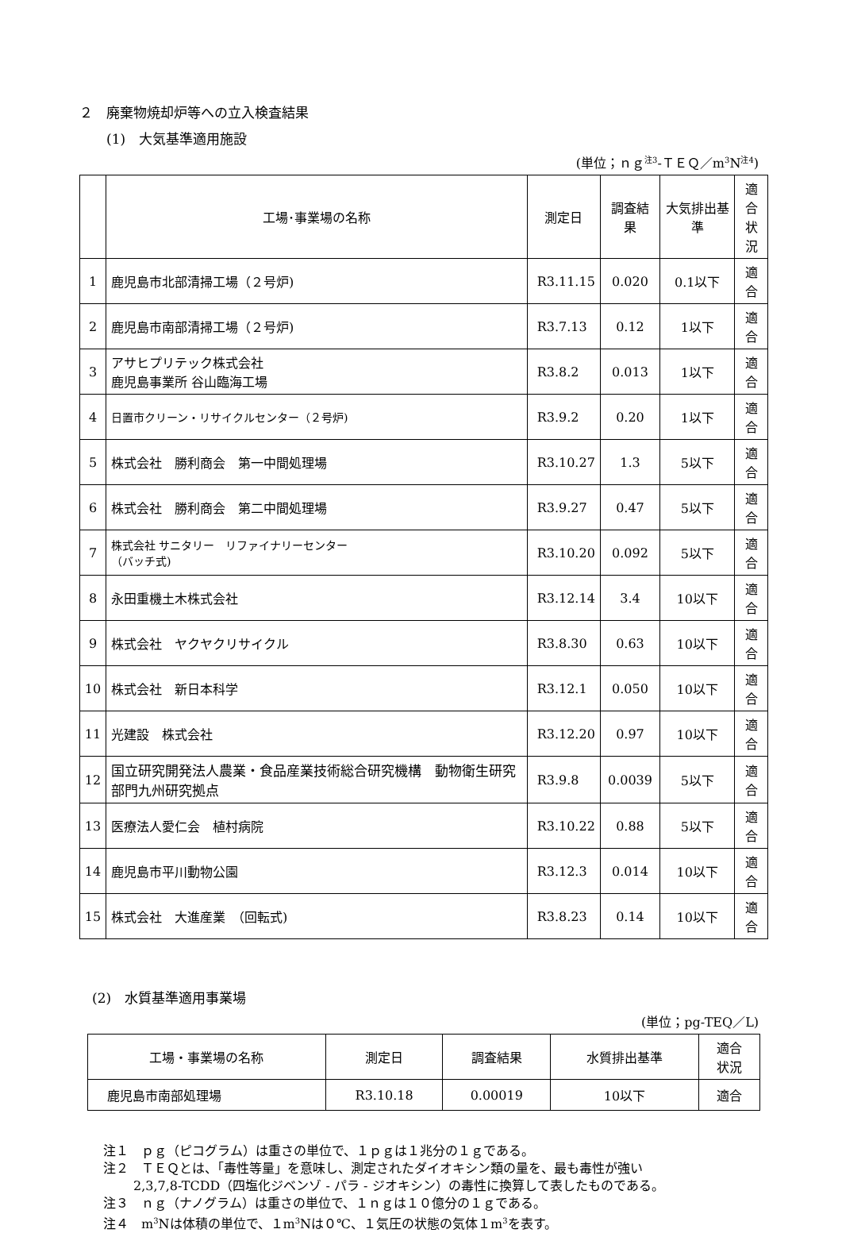２　廃棄物焼却炉等への立入検査結果
(1)　大気基準適用施設
(単位；ｎｇ<sup>注3</sup>-ＴＥＱ／m<sup>3</sup>N<sup>注4</sup>)
| | 工場･事業場の名称 | 測定日 | 調査結果 | 大気排出基準 | 適合 状況 |
| --- | --- | --- | --- | --- | --- |
| 1 | 鹿児島市北部清掃工場（２号炉) | R3.11.15 | 0.020 | 0.1以下 | 適合 |
| 2 | 鹿児島市南部清掃工場（２号炉) | R3.7.13 | 0.12 | 1以下 | 適合 |
| 3 | アサヒプリテック株式会社 鹿児島事業所 谷山臨海工場 | R3.8.2 | 0.013 | 1以下 | 適合 |
| 4 | 日置市クリーン・リサイクルセンター（２号炉) | R3.9.2 | 0.20 | 1以下 | 適合 |
| 5 | 株式会社 勝利商会 第一中間処理場 | R3.10.27 | 1.3 | 5以下 | 適合 |
| 6 | 株式会社 勝利商会 第二中間処理場 | R3.9.27 | 0.47 | 5以下 | 適合 |
| 7 | 株式会社 サニタリー リファイナリーセンター （バッチ式) | R3.10.20 | 0.092 | 5以下 | 適合 |
| 8 | 永田重機土木株式会社 | R3.12.14 | 3.4 | 10以下 | 適合 |
| 9 | 株式会社 ヤクヤクリサイクル | R3.8.30 | 0.63 | 10以下 | 適合 |
| 10 | 株式会社 新日本科学 | R3.12.1 | 0.050 | 10以下 | 適合 |
| 11 | 光建設 株式会社 | R3.12.20 | 0.97 | 10以下 | 適合 |
| 12 | 国立研究開発法人農業・食品産業技術総合研究機構 動物衛生研究部門九州研究拠点 | R3.9.8 | 0.0039 | 5以下 | 適合 |
| 13 | 医療法人愛仁会 植村病院 | R3.10.22 | 0.88 | 5以下 | 適合 |
| 14 | 鹿児島市平川動物公園 | R3.12.3 | 0.014 | 10以下 | 適合 |
| 15 | 株式会社 大進産業 （回転式) | R3.8.23 | 0.14 | 10以下 | 適合 |
(2)　水質基準適用事業場
(単位；pg-TEQ／L)
| 工場・事業場の名称 | 測定日 | 調査結果 | 水質排出基準 | 適合 状況 |
| 鹿児島市南部処理場 | R3.10.18 | 0.00019 | 10以下 | 適合 |
注１　ｐｇ（ピコグラム）は重さの単位で、１ｐｇは１兆分の１ｇである。
注２　ＴＥＱとは、「毒性等量」を意味し、測定されたダイオキシン類の量を、最も毒性が強い
2,3,7,8-TCDD（四塩化ジベンゾ - パラ - ジオキシン）の毒性に換算して表したものである。
注３　ｎｇ（ナノグラム）は重さの単位で、１ｎｇは１０億分の１ｇである。
注４　m<sup>3</sup>Nは体積の単位で、１m<sup>3</sup>Nは０℃、１気圧の状態の気体１m<sup>3</sup>を表す。